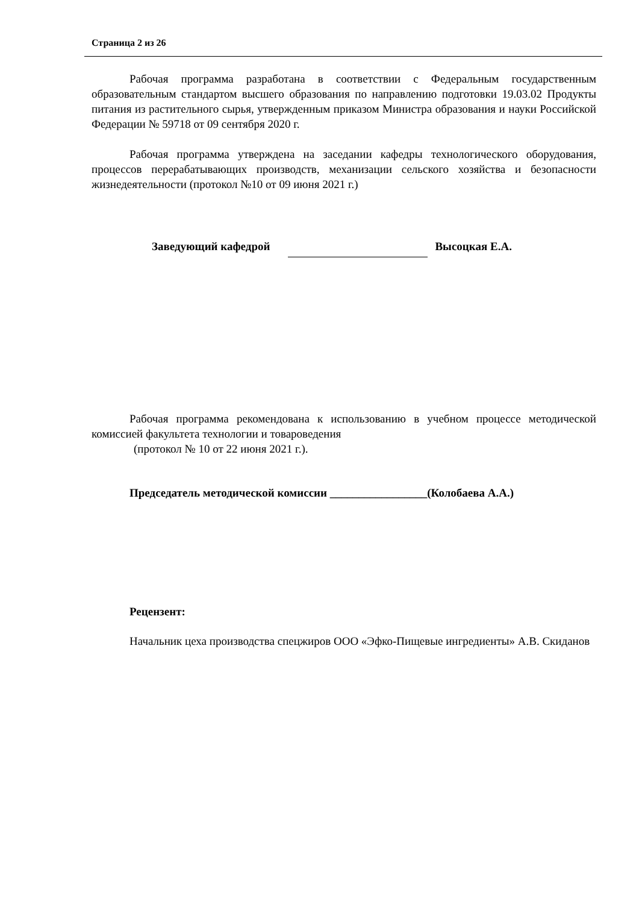Страница 2 из 26
Рабочая программа разработана в соответствии с Федеральным государственным образовательным стандартом высшего образования по направлению подготовки 19.03.02 Продукты питания из растительного сырья, утвержденным приказом Министра образования и науки Российской Федерации № 59718 от 09 сентября 2020 г.
Рабочая программа утверждена на заседании кафедры технологического оборудования, процессов перерабатывающих производств, механизации сельского хозяйства и безопасности жизнедеятельности (протокол №10 от 09 июня 2021 г.)
Заведующий кафедрой Высоцкая Е.А.
Рабочая программа рекомендована к использованию в учебном процессе методической комиссией факультета технологии и товароведения
(протокол № 10 от 22 июня 2021 г.).
Председатель методической комиссии _________________(Колобаева А.А.)
Рецензент:
Начальник цеха производства спецжиров ООО «Эфко-Пищевые ингредиенты» А.В. Скиданов